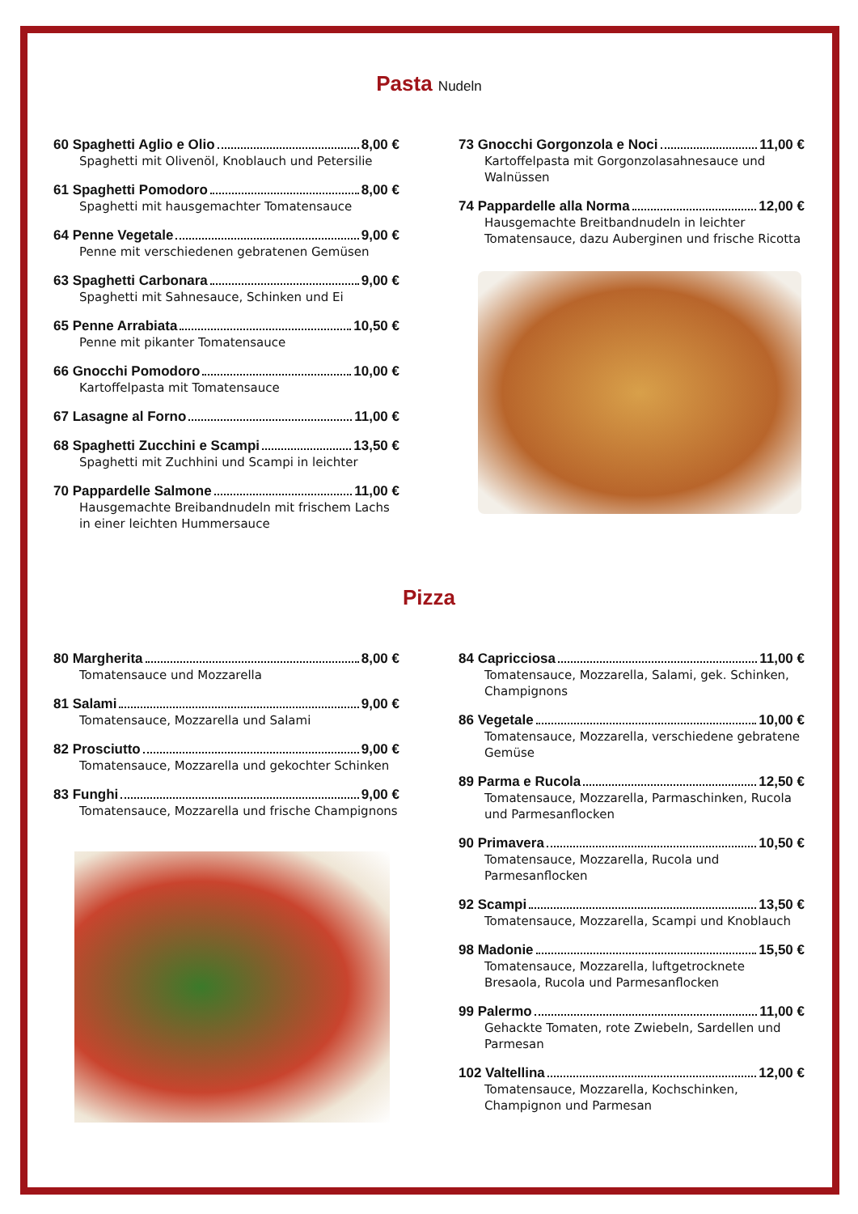Pasta Nudeln
60 Spaghetti Aglio e Olio 8,00 €
Spaghetti mit Olivenöl, Knoblauch und Petersilie
61 Spaghetti Pomodoro 8,00 €
Spaghetti mit hausgemachter Tomatensauce
64 Penne Vegetale 9,00 €
Penne mit verschiedenen gebratenen Gemüsen
63 Spaghetti Carbonara 9,00 €
Spaghetti mit Sahnesauce, Schinken und Ei
65 Penne Arrabiata 10,50 €
Penne mit pikanter Tomatensauce
66 Gnocchi Pomodoro 10,00 €
Kartoffelpasta mit Tomatensauce
67 Lasagne al Forno 11,00 €
68 Spaghetti Zucchini e Scampi 13,50 €
Spaghetti mit Zuchhini und Scampi in leichter
70 Pappardelle Salmone 11,00 €
Hausgemachte Breibandnudeln mit frischem Lachs in einer leichten Hummersauce
73 Gnocchi Gorgonzola e Noci 11,00 €
Kartoffelpasta mit Gorgonzolasahnesauce und Walnüssen
74 Pappardelle alla Norma 12,00 €
Hausgemachte Breitbandnudeln in leichter Tomatensauce, dazu Auberginen und frische Ricotta
Pizza
80 Margherita 8,00 €
Tomatensauce und Mozzarella
81 Salami 9,00 €
Tomatensauce, Mozzarella und Salami
82 Prosciutto 9,00 €
Tomatensauce, Mozzarella und gekochter Schinken
83 Funghi 9,00 €
Tomatensauce, Mozzarella und frische Champignons
84 Capricciosa 11,00 €
Tomatensauce, Mozzarella, Salami, gek. Schinken, Champignons
86 Vegetale 10,00 €
Tomatensauce, Mozzarella, verschiedene gebratene Gemüse
89 Parma e Rucola 12,50 €
Tomatensauce, Mozzarella, Parmaschinken, Rucola und Parmesanflocken
90 Primavera 10,50 €
Tomatensauce, Mozzarella, Rucola und Parmesanflocken
92 Scampi 13,50 €
Tomatensauce, Mozzarella, Scampi und Knoblauch
98 Madonie 15,50 €
Tomatensauce, Mozzarella, luftgetrocknete Bresaola, Rucola und Parmesanflocken
99 Palermo 11,00 €
Gehackte Tomaten, rote Zwiebeln, Sardellen und Parmesan
102 Valtellina 12,00 €
Tomatensauce, Mozzarella, Kochschinken, Champignon und Parmesan